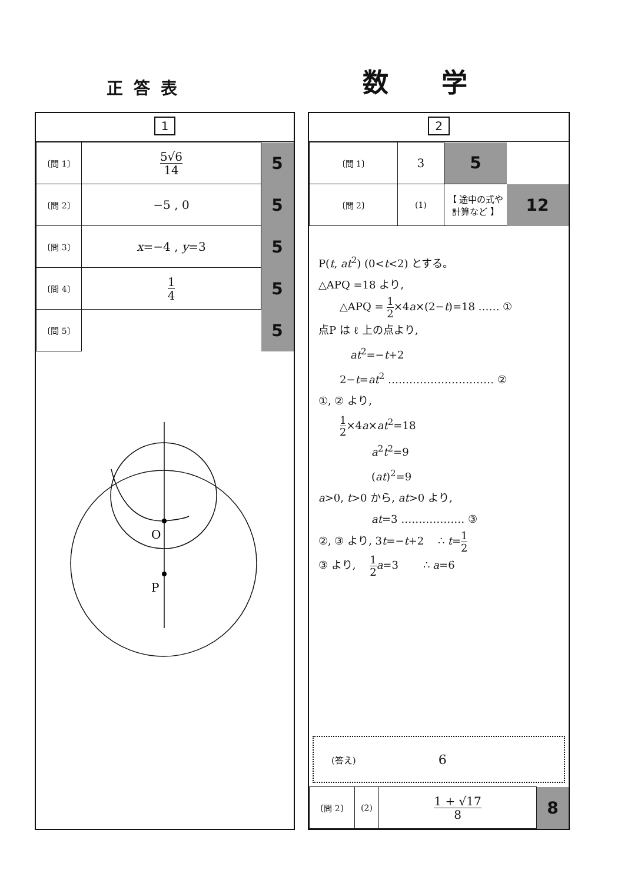正答表
数学
1
| 〔問 1〕 | 5√6 14 | 5 |
| 〔問 2〕 | −5 , 0 | 5 |
| 〔問 3〕 | x =−4 , y =3 | 5 |
| 〔問 4〕 | 1 4 | 5 |
| 〔問 5〕 | | 5 |
O
P
2
| 〔問 1〕 | 3 | 5 | |
| 〔問 2〕 | (1) | 【 途中の式や計算など 】 | 12 |
P(t, at<sup>2</sup>) (0<t<2) とする。
△APQ =18 より,
  △APQ = 1 2×4a×(2−t)=18 …… ①
点P は ℓ 上の点より,
   at<sup>2</sup>=−t+2
  2−t=at<sup>2</sup> ………………………… ②
①, ② より,
  1 2×4a×at<sup>2</sup>=18
     a<sup>2</sup>t<sup>2</sup>=9
     (at)<sup>2</sup>=9
a>0, t>0 から, at>0 より,
     at=3 ……………… ③
②, ③ より, 3t=−t+2  ∴ t=1 2
③ より,  1 2 a=3   ∴ a=6
(答え) 6
| 〔問 2〕 | (2) | 1 + √17 8 | 8 |